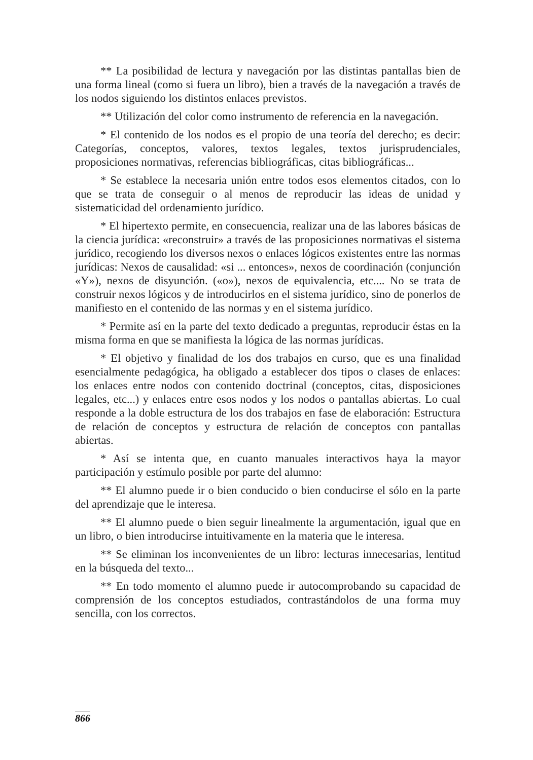** La posibilidad de lectura y navegación por las distintas pantallas bien de una forma lineal (como si fuera un libro), bien a través de la navegación a través de los nodos siguiendo los distintos enlaces previstos.
** Utilización del color como instrumento de referencia en la navegación.
* El contenido de los nodos es el propio de una teoría del derecho; es decir: Categorías, conceptos, valores, textos legales, textos jurisprudenciales, proposiciones normativas, referencias bibliográficas, citas bibliográficas...
* Se establece la necesaria unión entre todos esos elementos citados, con lo que se trata de conseguir o al menos de reproducir las ideas de unidad y sistematicidad del ordenamiento jurídico.
* El hipertexto permite, en consecuencia, realizar una de las labores básicas de la ciencia jurídica: «reconstruir» a través de las proposiciones normativas el sistema jurídico, recogiendo los diversos nexos o enlaces lógicos existentes entre las normas jurídicas: Nexos de causalidad: «si ... entonces», nexos de coordinación (conjunción «Y»), nexos de disyunción. («o»), nexos de equivalencia, etc.... No se trata de construir nexos lógicos y de introducirlos en el sistema jurídico, sino de ponerlos de manifiesto en el contenido de las normas y en el sistema jurídico.
* Permite así en la parte del texto dedicado a preguntas, reproducir éstas en la misma forma en que se manifiesta la lógica de las normas jurídicas.
* El objetivo y finalidad de los dos trabajos en curso, que es una finalidad esencialmente pedagógica, ha obligado a establecer dos tipos o clases de enlaces: los enlaces entre nodos con contenido doctrinal (conceptos, citas, disposiciones legales, etc...) y enlaces entre esos nodos y los nodos o pantallas abiertas. Lo cual responde a la doble estructura de los dos trabajos en fase de elaboración: Estructura de relación de conceptos y estructura de relación de conceptos con pantallas abiertas.
* Así se intenta que, en cuanto manuales interactivos haya la mayor participación y estímulo posible por parte del alumno:
** El alumno puede ir o bien conducido o bien conducirse el sólo en la parte del aprendizaje que le interesa.
** El alumno puede o bien seguir linealmente la argumentación, igual que en un libro, o bien introducirse intuitivamente en la materia que le interesa.
** Se eliminan los inconvenientes de un libro: lecturas innecesarias, lentitud en la búsqueda del texto...
** En todo momento el alumno puede ir autocomprobando su capacidad de comprensión de los conceptos estudiados, contrastándolos de una forma muy sencilla, con los correctos.
866